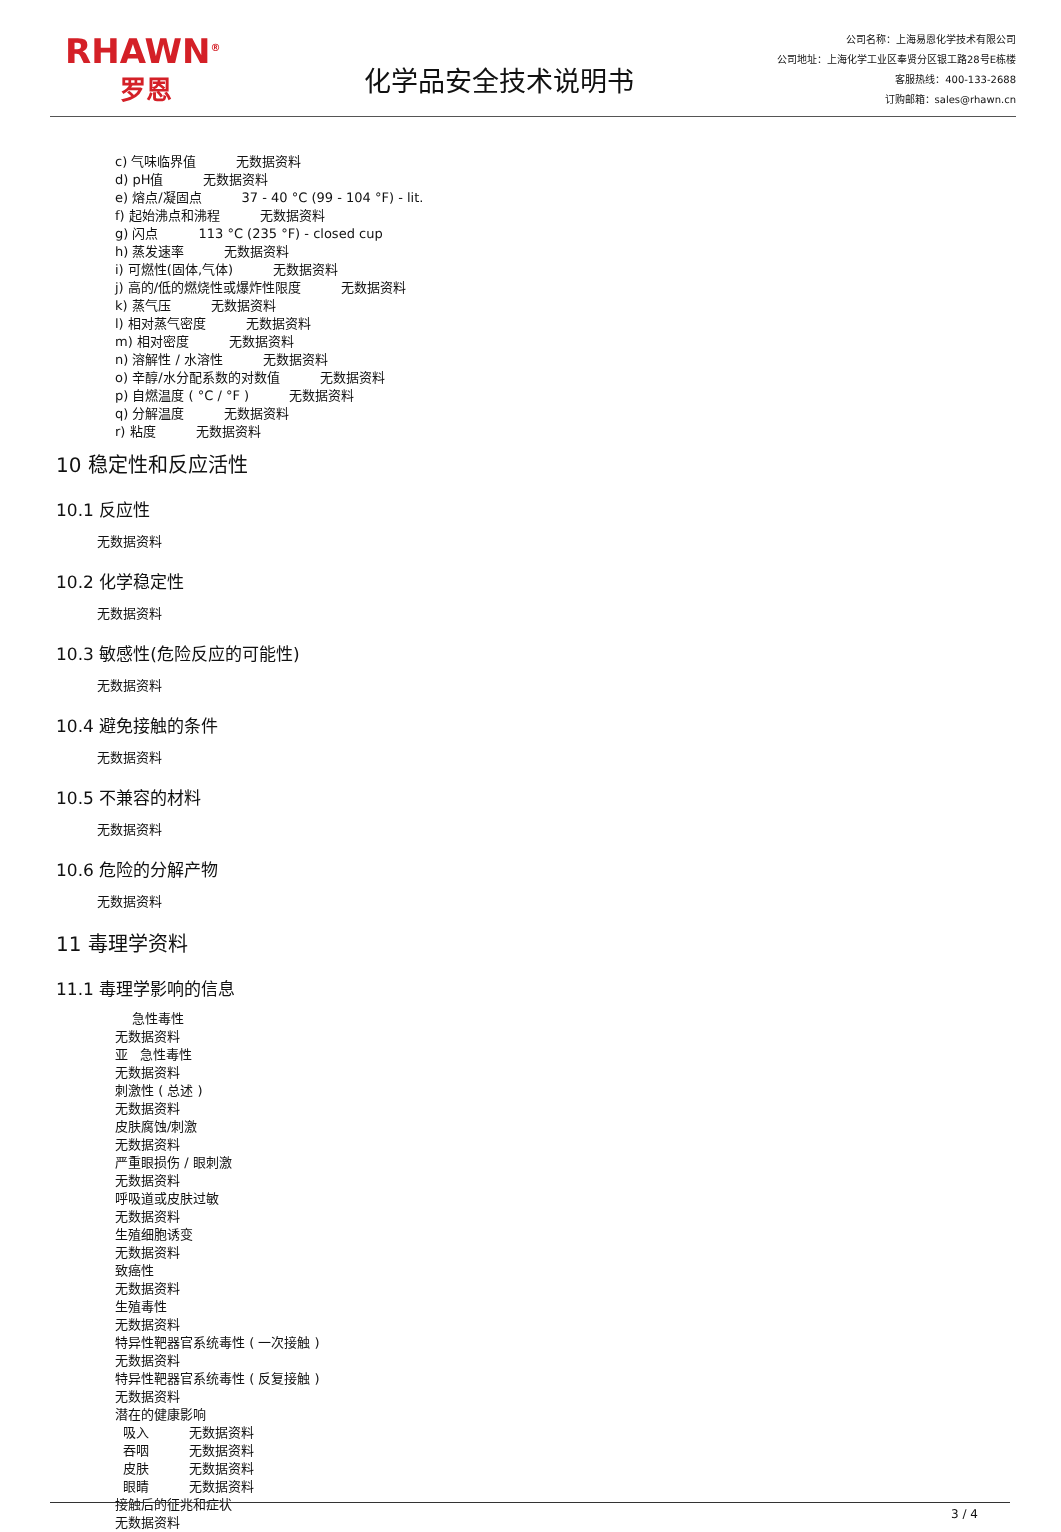RHAWN<sup>®</sup>
罗恩
化学品安全技术说明书
公司名称：上海易恩化学技术有限公司
公司地址：上海化学工业区奉贤分区银工路28号E栋楼
客服热线：400-133-2688
订购邮箱：sales@rhawn.cn
c) 气味临界值 无数据资料
d) pH值 无数据资料
e) 熔点/凝固点 37 - 40 °C (99 - 104 °F) - lit.
f) 起始沸点和沸程 无数据资料
g) 闪点 113 °C (235 °F) - closed cup
h) 蒸发速率 无数据资料
i) 可燃性(固体,气体) 无数据资料
j) 高的/低的燃烧性或爆炸性限度 无数据资料
k) 蒸气压 无数据资料
l) 相对蒸气密度 无数据资料
m) 相对密度 无数据资料
n) 溶解性 / 水溶性 无数据资料
o) 辛醇/水分配系数的对数值 无数据资料
p) 自燃温度 ( °C / °F ) 无数据资料
q) 分解温度 无数据资料
r) 粘度 无数据资料
10 稳定性和反应活性
10.1 反应性
无数据资料
10.2 化学稳定性
无数据资料
10.3 敏感性(危险反应的可能性)
无数据资料
10.4 避免接触的条件
无数据资料
10.5 不兼容的材料
无数据资料
10.6 危险的分解产物
无数据资料
11 毒理学资料
11.1 毒理学影响的信息
急性毒性
无数据资料
亚 急性毒性
无数据资料
刺激性 ( 总述 )
无数据资料
皮肤腐蚀/刺激
无数据资料
严重眼损伤 / 眼刺激
无数据资料
呼吸道或皮肤过敏
无数据资料
生殖细胞诱变
无数据资料
致癌性
无数据资料
生殖毒性
无数据资料
特异性靶器官系统毒性 ( 一次接触 )
无数据资料
特异性靶器官系统毒性 ( 反复接触 )
无数据资料
潜在的健康影响
吸入 无数据资料
吞咽 无数据资料
皮肤 无数据资料
眼睛 无数据资料
接触后的征兆和症状
无数据资料
3 / 4